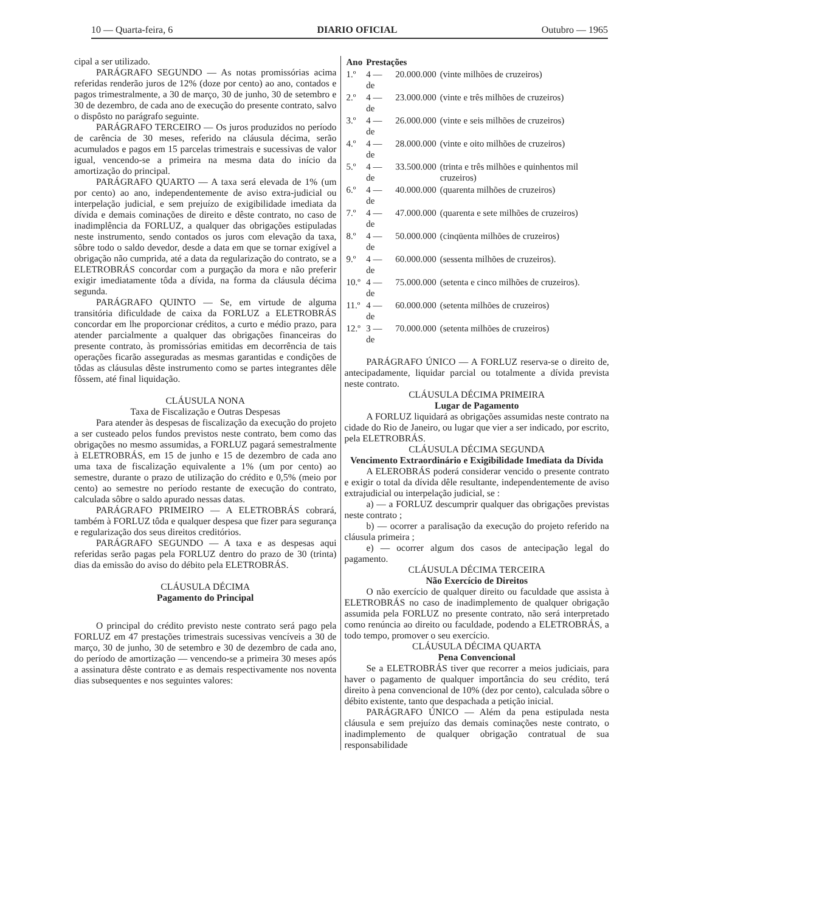10 — Quarta-feira, 6 DIARIO OFICIAL Outubro — 1965
cipal a ser utilizado.
PARÁGRAFO SEGUNDO — As notas promissórias acima referidas renderão juros de 12% (doze por cento) ao ano, contados e pagos trimestralmente, a 30 de março, 30 de junho, 30 de setembro e 30 de dezembro, de cada ano de execução do presente contrato, salvo o dispôsto no parágrafo seguinte.
PARÁGRAFO TERCEIRO — Os juros produzidos no período de carência de 30 meses, referido na cláusula décima, serão acumulados e pagos em 15 parcelas trimestrais e sucessivas de valor igual, vencendo-se a primeira na mesma data do início da amortização do principal.
PARÁGRAFO QUARTO — A taxa será elevada de 1% (um por cento) ao ano, independentemente de aviso extra-judicial ou interpelação judicial, e sem prejuízo de exigibilidade imediata da dívida e demais cominações de direito e dêste contrato, no caso de inadimplência da FORLUZ, a qualquer das obrigações estipuladas neste instrumento, sendo contados os juros com elevação da taxa, sôbre todo o saldo devedor, desde a data em que se tornar exigível a obrigação não cumprida, até a data da regularização do contrato, se a ELETROBRÁS concordar com a purgação da mora e não preferir exigir imediatamente tôda a dívida, na forma da cláusula décima segunda.
PARÁGRAFO QUINTO — Se, em virtude de alguma transitória dificuldade de caixa da FORLUZ a ELETROBRÁS concordar em lhe proporcionar créditos, a curto e médio prazo, para atender parcialmente a qualquer das obrigações financeiras do presente contrato, às promissórias emitidas em decorrência de tais operações ficarão asseguradas as mesmas garantidas e condições de tôdas as cláusulas dêste instrumento como se partes integrantes dêle fôssem, até final liquidação.
CLÁUSULA NONA
Taxa de Fiscalização e Outras Despesas
Para atender às despesas de fiscalização da execução do projeto a ser custeado pelos fundos previstos neste contrato, bem como das obrigações no mesmo assumidas, a FORLUZ pagará semestralmente à ELETROBRÁS, em 15 de junho e 15 de dezembro de cada ano uma taxa de fiscalização equivalente a 1% (um por cento) ao semestre, durante o prazo de utilização do crédito e 0,5% (meio por cento) ao semestre no período restante de execução do contrato, calculada sôbre o saldo apurado nessas datas.
PARÁGRAFO PRIMEIRO — A ELETROBRÁS cobrará, também à FORLUZ tôda e qualquer despesa que fizer para segurança e regularização dos seus direitos creditórios.
PARÁGRAFO SEGUNDO — A taxa e as despesas aqui referidas serão pagas pela FORLUZ dentro do prazo de 30 (trinta) dias da emissão do aviso do débito pela ELETROBRÁS.
CLÁUSULA DÉCIMA
Pagamento do Principal
O principal do crédito previsto neste contrato será pago pela FORLUZ em 47 prestações trimestrais sucessivas vencíveis a 30 de março, 30 de junho, 30 de setembro e 30 de dezembro de cada ano, do período de amortização — vencendo-se a primeira 30 meses após a assinatura dêste contrato e as demais respectivamente nos noventa dias subsequentes e nos seguintes valores:
| Ano | Prestações | | |
| --- | --- | --- | --- |
| 1.º | 4 — de | 20.000.000 | (vinte milhões de cruzeiros) |
| 2.º | 4 — de | 23.000.000 | (vinte e três milhões de cruzeiros) |
| 3.º | 4 — de | 26.000.000 | (vinte e seis milhões de cruzeiros) |
| 4.º | 4 — de | 28.000.000 | (vinte e oito milhões de cruzeiros) |
| 5.º | 4 — de | 33.500.000 | (trinta e três milhões e quinhentos mil cruzeiros) |
| 6.º | 4 — de | 40.000.000 | (quarenta milhões de cruzeiros) |
| 7.º | 4 — de | 47.000.000 | (quarenta e sete milhões de cruzeiros) |
| 8.º | 4 — de | 50.000.000 | (cinqüenta milhões de cruzeiros) |
| 9.º | 4 — de | 60.000.000 | (sessenta milhões de cruzeiros). |
| 10.º | 4 — de | 75.000.000 | (setenta e cinco milhões de cruzeiros). |
| 11.º | 4 — de | 60.000.000 | (setenta milhões de cruzeiros) |
| 12.º | 3 — de | 70.000.000 | (setenta milhões de cruzeiros) |
PARÁGRAFO ÚNICO — A FORLUZ reserva-se o direito de, antecipadamente, liquidar parcial ou totalmente a dívida prevista neste contrato.
CLÁUSULA DÉCIMA PRIMEIRA
Lugar de Pagamento
A FORLUZ liquidará as obrigações assumidas neste contrato na cidade do Rio de Janeiro, ou lugar que vier a ser indicado, por escrito, pela ELETROBRÁS.
CLÁUSULA DÉCIMA SEGUNDA
Vencimento Extraordinário e Exigibilidade Imediata da Dívida
A ELEROBRÁS poderá considerar vencido o presente contrato e exigir o total da dívida dêle resultante, independentemente de aviso extrajudicial ou interpelação judicial, se :
a) — a FORLUZ descumprir qualquer das obrigações previstas neste contrato ;
b) — ocorrer a paralisação da execução do projeto referido na cláusula primeira ;
e) — ocorrer algum dos casos de antecipação legal do pagamento.
CLÁUSULA DÉCIMA TERCEIRA
Não Exercício de Direitos
O não exercício de qualquer direito ou faculdade que assista à ELETROBRÁS no caso de inadimplemento de qualquer obrigação assumida pela FORLUZ no presente contrato, não será interpretado como renúncia ao direito ou faculdade, podendo a ELETROBRÁS, a todo tempo, promover o seu exercício.
CLÁUSULA DÉCIMA QUARTA
Pena Convencional
Se a ELETROBRÁS tiver que recorrer a meios judiciais, para haver o pagamento de qualquer importância do seu crédito, terá direito à pena convencional de 10% (dez por cento), calculada sôbre o débito existente, tanto que despachada a petição inicial.
PARÁGRAFO ÚNICO — Além da pena estipulada nesta cláusula e sem prejuízo das demais cominações neste contrato, o inadimplemento de qualquer obrigação contratual de sua responsabilidade